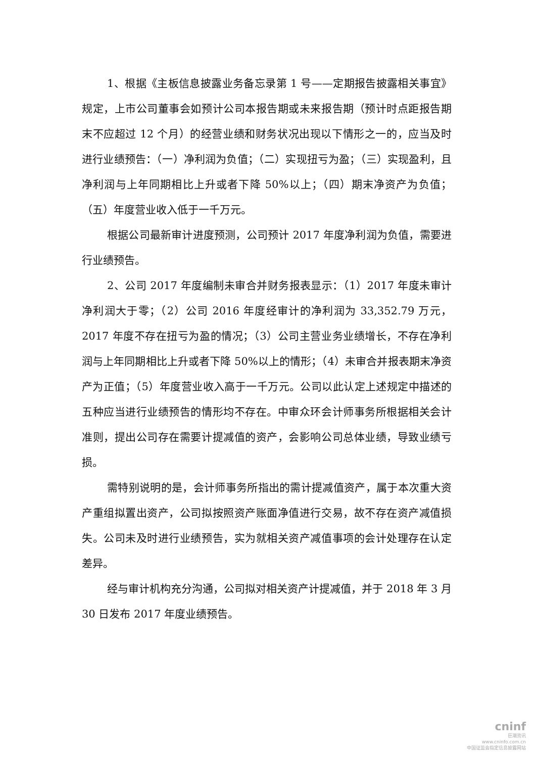1、根据《主板信息披露业务备忘录第 1 号——定期报告披露相关事宜》规定，上市公司董事会如预计公司本报告期或未来报告期（预计时点距报告期末不应超过 12 个月）的经营业绩和财务状况出现以下情形之一的，应当及时进行业绩预告：（一）净利润为负值；（二）实现扭亏为盈；（三）实现盈利，且净利润与上年同期相比上升或者下降 50%以上；（四）期末净资产为负值；（五）年度营业收入低于一千万元。
根据公司最新审计进度预测，公司预计 2017 年度净利润为负值，需要进行业绩预告。
2、公司 2017 年度编制未审合并财务报表显示：（1）2017 年度未审计净利润大于零；（2）公司 2016 年度经审计的净利润为 33,352.79 万元，2017 年度不存在扭亏为盈的情况；（3）公司主营业务业绩增长，不存在净利润与上年同期相比上升或者下降 50%以上的情形；（4）未审合并报表期末净资产为正值；（5）年度营业收入高于一千万元。公司以此认定上述规定中描述的五种应当进行业绩预告的情形均不存在。中审众环会计师事务所根据相关会计准则，提出公司存在需要计提减值的资产，会影响公司总体业绩，导致业绩亏损。
需特别说明的是，会计师事务所指出的需计提减值资产，属于本次重大资产重组拟置出资产，公司拟按照资产账面净值进行交易，故不存在资产减值损失。公司未及时进行业绩预告，实为就相关资产减值事项的会计处理存在认定差异。
经与审计机构充分沟通，公司拟对相关资产计提减值，并于 2018 年 3 月 30 日发布 2017 年度业绩预告。
cninf
巨潮资讯
www.cninfo.com.cn
中国证监会指定信息披露网站